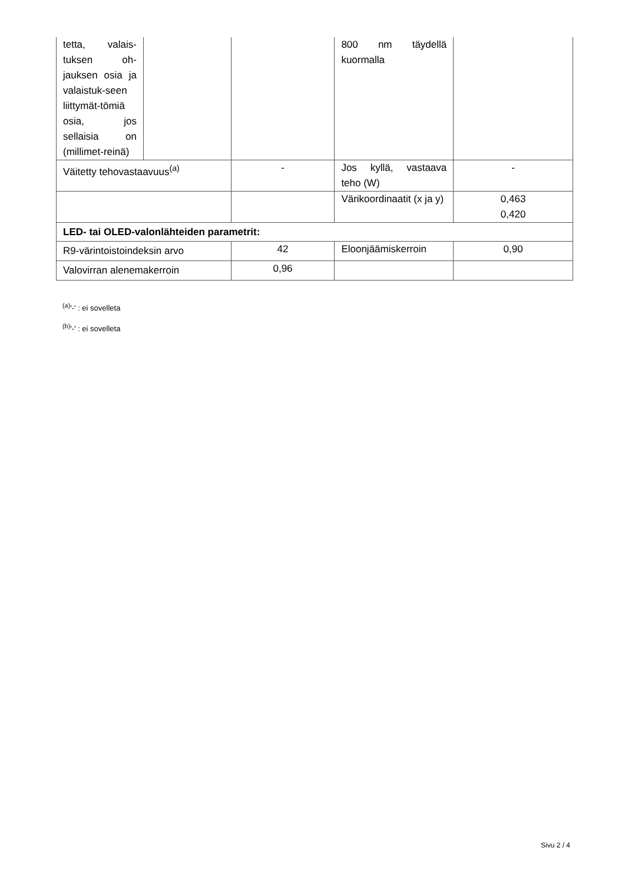| tetta, valais-tuksen oh-jauksen osia ja valaistuk-seen liittymät-tömiä osia, jos sellaisia on (millimet-reinä) | | | 800 nm täydellä kuormalla | |
| Väitetty tehovastaavuus<sup>(a)</sup> | | - | Jos kyllä, vastaava teho (W) | - |
| | | | Värikoordinaatit (x ja y) | 0,463 0,420 |
| LED- tai OLED-valonlähteiden parametrit: | | | | |
| R9-värintoistoindeksin arvo | | 42 | Eloonjäämiskerroin | 0,90 |
| Valovirran alenemakerroin | | 0,96 | | |
<sup>(a)</sup> '-' : ei sovelleta
<sup>(b)</sup> '-' : ei sovelleta
Sivu 2 / 4